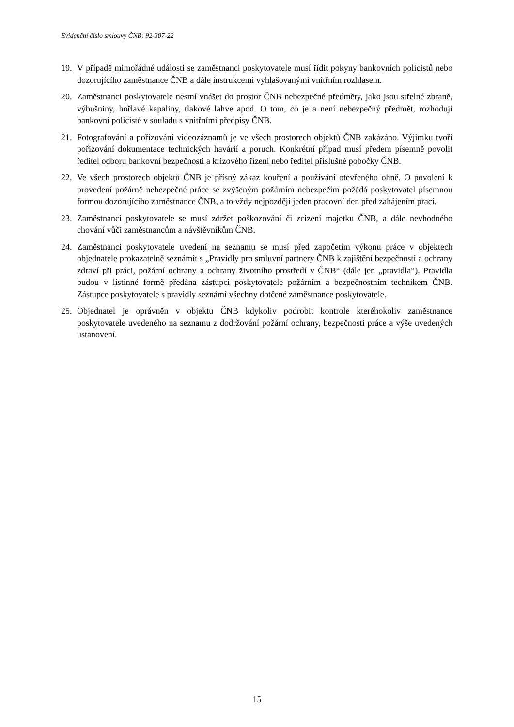Evidenční číslo smlouvy ČNB: 92-307-22
19. V případě mimořádné události se zaměstnanci poskytovatele musí řídit pokyny bankovních policistů nebo dozorujícího zaměstnance ČNB a dále instrukcemi vyhlašovanými vnitřním rozhlasem.
20. Zaměstnanci poskytovatele nesmí vnášet do prostor ČNB nebezpečné předměty, jako jsou střelné zbraně, výbušniny, hořlavé kapaliny, tlakové lahve apod. O tom, co je a není nebezpečný předmět, rozhodují bankovní policisté v souladu s vnitřními předpisy ČNB.
21. Fotografování a pořizování videozáznamů je ve všech prostorech objektů ČNB zakázáno. Výjimku tvoří pořizování dokumentace technických havárií a poruch. Konkrétní případ musí předem písemně povolit ředitel odboru bankovní bezpečnosti a krizového řízení nebo ředitel příslušné pobočky ČNB.
22. Ve všech prostorech objektů ČNB je přísný zákaz kouření a používání otevřeného ohně. O povolení k provedení požárně nebezpečné práce se zvýšeným požárním nebezpečím požádá poskytovatel písemnou formou dozorujícího zaměstnance ČNB, a to vždy nejpozději jeden pracovní den před zahájením prací.
23. Zaměstnanci poskytovatele se musí zdržet poškozování či zcizení majetku ČNB, a dále nevhodného chování vůči zaměstnancům a návštěvníkům ČNB.
24. Zaměstnanci poskytovatele uvedení na seznamu se musí před započetím výkonu práce v objektech objednatele prokazatelně seznámit s „Pravidly pro smluvní partnery ČNB k zajištění bezpečnosti a ochrany zdraví při práci, požární ochrany a ochrany životního prostředí v ČNB“ (dále jen „pravidla“). Pravidla budou v listinné formě předána zástupci poskytovatele požárním a bezpečnostním technikem ČNB. Zástupce poskytovatele s pravidly seznámí všechny dotčené zaměstnance poskytovatele.
25. Objednatel je oprávněn v objektu ČNB kdykoliv podrobit kontrole kteréhokoliv zaměstnance poskytovatele uvedeného na seznamu z dodržování požární ochrany, bezpečnosti práce a výše uvedených ustanovení.
15